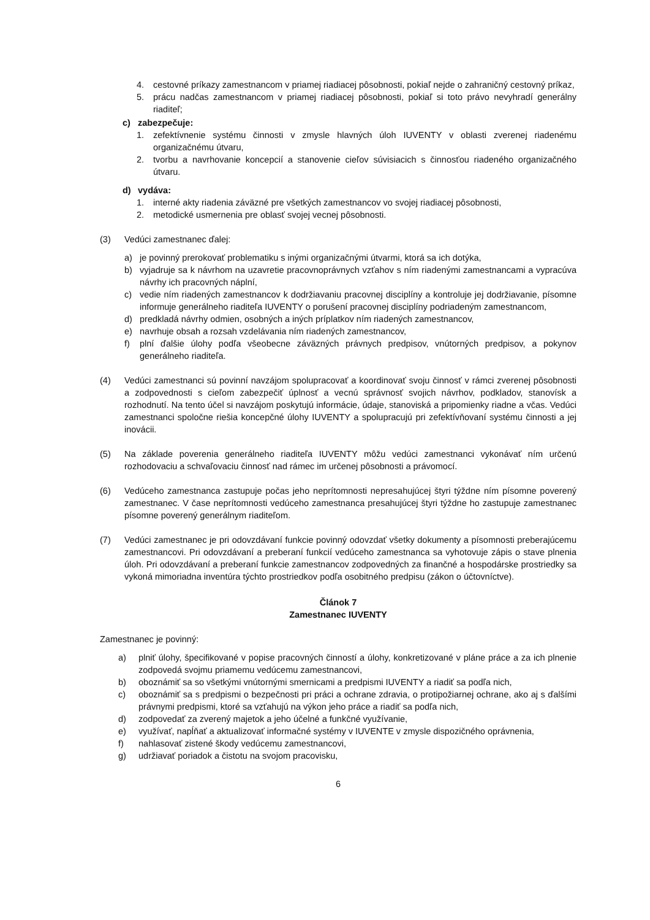4. cestovné príkazy zamestnancom v priamej riadiacej pôsobnosti, pokiaľ nejde o zahraničný cestovný príkaz,
5. prácu nadčas zamestnancom v priamej riadiacej pôsobnosti, pokiaľ si toto právo nevyhradí generálny riaditeľ;
c) zabezpečuje:
1. zefektívnenie systému činnosti v zmysle hlavných úloh IUVENTY v oblasti zverenej riadenému organizačnému útvaru,
2. tvorbu a navrhovanie koncepcií a stanovenie cieľov súvisiacich s činnosťou riadeného organizačného útvaru.
d) vydáva:
1. interné akty riadenia záväzné pre všetkých zamestnancov vo svojej riadiacej pôsobnosti,
2. metodické usmernenia pre oblasť svojej vecnej pôsobnosti.
(3) Vedúci zamestnanec ďalej:
a) je povinný prerokovať problematiku s inými organizačnými útvarmi, ktorá sa ich dotýka,
b) vyjadruje sa k návrhom na uzavretie pracovnoprávnych vzťahov s ním riadenými zamestnancami a vypracúva návrhy ich pracovných náplní,
c) vedie ním riadených zamestnancov k dodržiavaniu pracovnej disciplíny a kontroluje jej dodržiavanie, písomne informuje generálneho riaditeľa IUVENTY o porušení pracovnej disciplíny podriadeným zamestnancom,
d) predkladá návrhy odmien, osobných a iných príplatkov ním riadených zamestnancov,
e) navrhuje obsah a rozsah vzdelávania ním riadených zamestnancov,
f) plní ďalšie úlohy podľa všeobecne záväzných právnych predpisov, vnútorných predpisov, a pokynov generálneho riaditeľa.
(4) Vedúci zamestnanci sú povinní navzájom spolupracovať a koordinovať svoju činnosť v rámci zverenej pôsobnosti a zodpovednosti s cieľom zabezpečiť úplnosť a vecnú správnosť svojich návrhov, podkladov, stanovísk a rozhodnutí. Na tento účel si navzájom poskytujú informácie, údaje, stanoviská a pripomienky riadne a včas. Vedúci zamestnanci spoločne riešia koncepčné úlohy IUVENTY a spolupracujú pri zefektívňovaní systému činnosti a jej inovácii.
(5) Na základe poverenia generálneho riaditeľa IUVENTY môžu vedúci zamestnanci vykonávať ním určenú rozhodovaciu a schvaľovaciu činnosť nad rámec im určenej pôsobnosti a právomocí.
(6) Vedúceho zamestnanca zastupuje počas jeho neprítomnosti nepresahujúcej štyri týždne ním písomne poverený zamestnanec. V čase neprítomnosti vedúceho zamestnanca presahujúcej štyri týždne ho zastupuje zamestnanec písomne poverený generálnym riaditeľom.
(7) Vedúci zamestnanec je pri odovzdávaní funkcie povinný odovzdať všetky dokumenty a písomnosti preberajúcemu zamestnancovi. Pri odovzdávaní a preberaní funkcií vedúceho zamestnanca sa vyhotovuje zápis o stave plnenia úloh. Pri odovzdávaní a preberaní funkcie zamestnancov zodpovedných za finančné a hospodárske prostriedky sa vykoná mimoriadna inventúra týchto prostriedkov podľa osobitného predpisu (zákon o účtovníctve).
Článok 7
Zamestnanec IUVENTY
Zamestnanec je povinný:
a) plniť úlohy, špecifikované v popise pracovných činností a úlohy, konkretizované v pláne práce a za ich plnenie zodpovedá svojmu priamemu vedúcemu zamestnancovi,
b) oboznámiť sa so všetkými vnútornými smernicami a predpismi IUVENTY a riadiť sa podľa nich,
c) oboznámiť sa s predpismi o bezpečnosti pri práci a ochrane zdravia, o protipožiarnej ochrane, ako aj s ďalšími právnymi predpismi, ktoré sa vzťahujú na výkon jeho práce a riadiť sa podľa nich,
d) zodpovedať za zverený majetok a jeho účelné a funkčné využívanie,
e) využívať, napĺňať a aktualizovať informačné systémy v IUVENTE v zmysle dispozičného oprávnenia,
f) nahlasovať zistené škody vedúcemu zamestnancovi,
g) udržiavať poriadok a čistotu na svojom pracovisku,
6